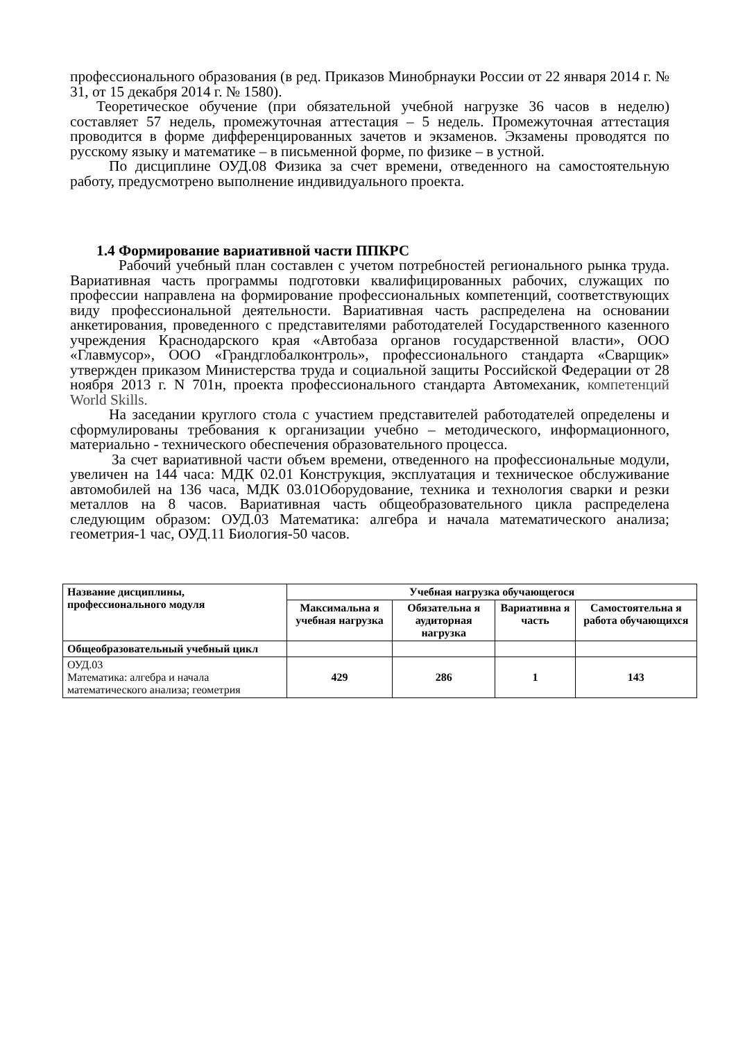профессионального образования (в ред. Приказов Минобрнауки России от 22 января 2014 г. № 31, от 15 декабря 2014 г. № 1580).
Теоретическое обучение (при обязательной учебной нагрузке 36 часов в неделю) составляет 57 недель, промежуточная аттестация – 5 недель. Промежуточная аттестация проводится в форме дифференцированных зачетов и экзаменов. Экзамены проводятся по русскому языку и математике – в письменной форме, по физике – в устной.
По дисциплине ОУД.08 Физика за счет времени, отведенного на самостоятельную работу, предусмотрено выполнение индивидуального проекта.
1.4 Формирование вариативной части ППКРС
Рабочий учебный план составлен с учетом потребностей регионального рынка труда. Вариативная часть программы подготовки квалифицированных рабочих, служащих по профессии направлена на формирование профессиональных компетенций, соответствующих виду профессиональной деятельности. Вариативная часть распределена на основании анкетирования, проведенного с представителями работодателей Государственного казенного учреждения Краснодарского края «Автобаза органов государственной власти», ООО «Главмусор», ООО «Грандглобалконтроль», профессионального стандарта «Сварщик» утвержден приказом Министерства труда и социальной защиты Российской Федерации от 28 ноября 2013 г. N 701н, проекта профессионального стандарта Автомеханик, компетенций World Skills.
На заседании круглого стола с участием представителей работодателей определены и сформулированы требования к организации учебно – методического, информационного, материально - технического обеспечения образовательного процесса.
За счет вариативной части объем времени, отведенного на профессиональные модули, увеличен на 144 часа: МДК 02.01 Конструкция, эксплуатация и техническое обслуживание автомобилей на 136 часа, МДК 03.01Оборудование, техника и технология сварки и резки металлов на 8 часов. Вариативная часть общеобразовательного цикла распределена следующим образом: ОУД.03 Математика: алгебра и начала математического анализа; геометрия-1 час, ОУД.11 Биология-50 часов.
| Название дисциплины, профессионального модуля | Учебная нагрузка обучающегося | | | |
| --- | --- | --- | --- | --- |
| | Максимальна я учебная нагрузка | Обязательна я аудиторная нагрузка | Вариативна я часть | Самостоятельна я работа обучающихся |
| Общеобразовательный учебный цикл | | | | |
| ОУД.03 Математика: алгебра и начала математического анализа; геометрия | 429 | 286 | 1 | 143 |